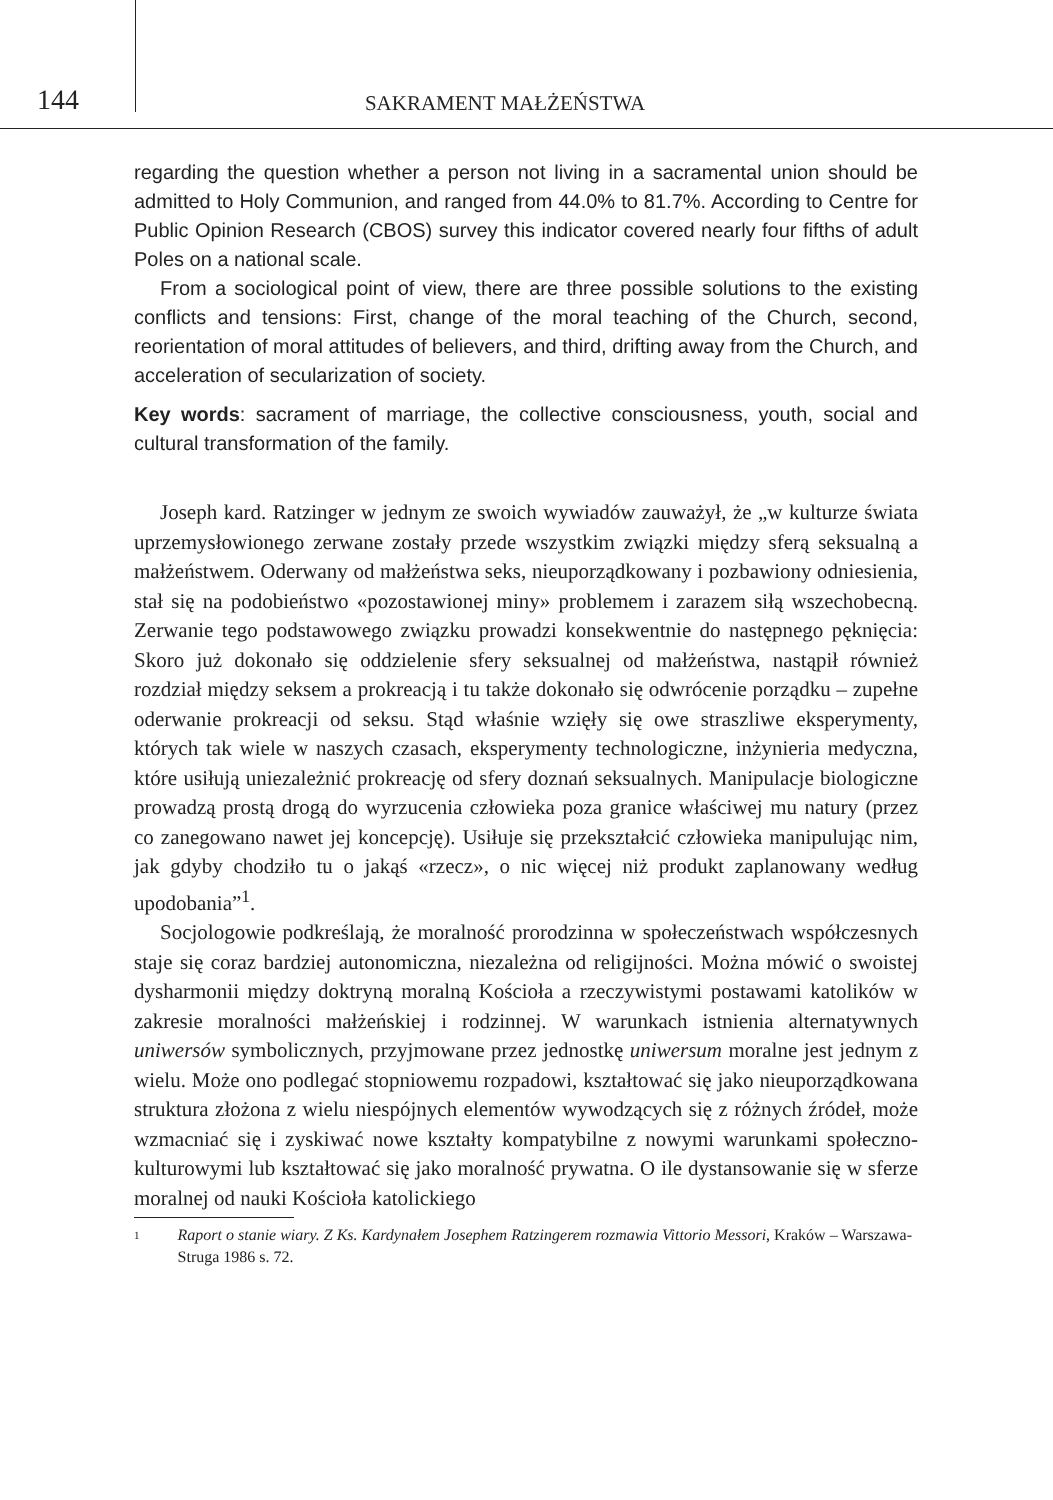144
SAKRAMENT MAŁŻEŃSTWA
regarding the question whether a person not living in a sacramental union should be admitted to Holy Communion, and ranged from 44.0% to 81.7%. According to Centre for Public Opinion Research (CBOS) survey this indicator covered nearly four fifths of adult Poles on a national scale.
From a sociological point of view, there are three possible solutions to the existing conflicts and tensions: First, change of the moral teaching of the Church, second, reorientation of moral attitudes of believers, and third, drifting away from the Church, and acceleration of secularization of society.
Key words: sacrament of marriage, the collective consciousness, youth, social and cultural transformation of the family.
Joseph kard. Ratzinger w jednym ze swoich wywiadów zauważył, że „w kulturze świata uprzemysłowionego zerwane zostały przede wszystkim związki między sferą seksualną a małżeństwem. Oderwany od małżeństwa seks, nieuporządkowany i pozbawiony odniesienia, stał się na podobieństwo «pozostawionej miny» problemem i zarazem siłą wszechobecną. Zerwanie tego podstawowego związku prowadzi konsekwentnie do następnego pęknięcia: Skoro już dokonało się oddzielenie sfery seksualnej od małżeństwa, nastąpił również rozdział między seksem a prokreacją i tu także dokonało się odwrócenie porządku – zupełne oderwanie prokreacji od seksu. Stąd właśnie wzięły się owe straszliwe eksperymenty, których tak wiele w naszych czasach, eksperymenty technologiczne, inżynieria medyczna, które usiłują uniezależnić prokreację od sfery doznań seksualnych. Manipulacje biologiczne prowadzą prostą drogą do wyrzucenia człowieka poza granice właściwej mu natury (przez co zanegowano nawet jej koncepcję). Usiłuje się przekształcić człowieka manipulując nim, jak gdyby chodziło tu o jakąś «rzecz», o nic więcej niż produkt zaplanowany według upodobania”<sup>1</sup>.
Socjologowie podkreślają, że moralność prorodzinna w społeczeństwach współczesnych staje się coraz bardziej autonomiczna, niezależna od religijności. Można mówić o swoistej dysharmonii między doktryną moralną Kościoła a rzeczywistymi postawami katolików w zakresie moralności małżeńskiej i rodzinnej. W warunkach istnienia alternatywnych uniwersów symbolicznych, przyjmowane przez jednostkę uniwersum moralne jest jednym z wielu. Może ono podlegać stopniowemu rozpadowi, kształtować się jako nieuporządkowana struktura złożona z wielu niespójnych elementów wywodzących się z różnych źródeł, może wzmacniać się i zyskiwać nowe kształty kompatybilne z nowymi warunkami społeczno-kulturowymi lub kształtować się jako moralność prywatna. O ile dystansowanie się w sferze moralnej od nauki Kościoła katolickiego
1 Raport o stanie wiary. Z Ks. Kardynałem Josephem Ratzingerem rozmawia Vittorio Messori, Kraków – Warszawa-Struga 1986 s. 72.